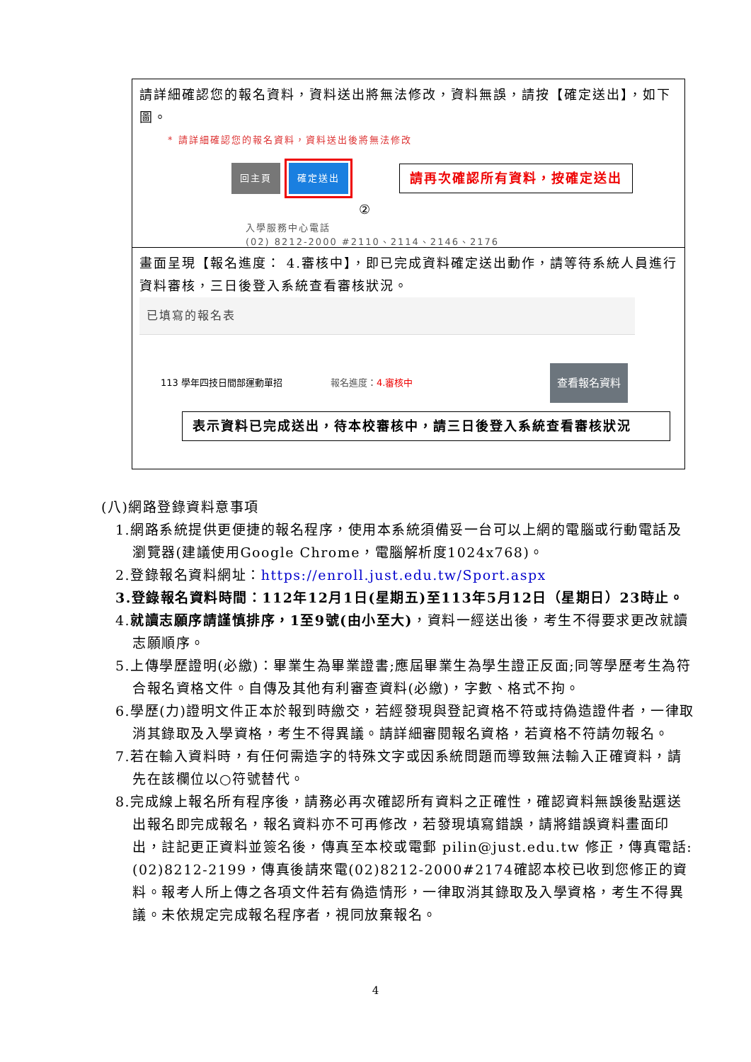| 請詳細確認您的報名資料，資料送出將無法修改，資料無誤，請按【確定送出】，如下圖。 * 請詳細確認您的報名資料，資料送出後將無法修改 回主頁 確定送出 請再次確認所有資料，按確定送出 ② 入學服務中心電話 (02) 8212-2000 #2110、2114、2146、2176 |
| 畫面呈現【報名進度： 4.審核中】，即已完成資料確定送出動作，請等待系統人員進行資料審核，三日後登入系統查看審核狀況。 已填寫的報名表 113 學年四技日間部運動單招 報名進度： 4.審核中 查看報名資料 表示資料已完成送出，待本校審核中，請三日後登入系統查看審核狀況 |
(八)網路登錄資料意事項
1.網路系統提供更便捷的報名程序，使用本系統須備妥一台可以上網的電腦或行動電話及瀏覽器(建議使用Google Chrome，電腦解析度1024x768)。
2.登錄報名資料網址：https://enroll.just.edu.tw/Sport.aspx
3.登錄報名資料時間：112年12月1日(星期五)至113年5月12日（星期日）23時止。
4.就讀志願序請謹慎排序，1至9號(由小至大)，資料一經送出後，考生不得要求更改就讀志願順序。
5.上傳學歷證明(必繳)：畢業生為畢業證書;應屆畢業生為學生證正反面;同等學歷考生為符合報名資格文件。自傳及其他有利審查資料(必繳)，字數、格式不拘。
6.學歷(力)證明文件正本於報到時繳交，若經發現與登記資格不符或持偽造證件者，一律取消其錄取及入學資格，考生不得異議。請詳細審閱報名資格，若資格不符請勿報名。
7.若在輸入資料時，有任何需造字的特殊文字或因系統問題而導致無法輸入正確資料，請先在該欄位以○符號替代。
8.完成線上報名所有程序後，請務必再次確認所有資料之正確性，確認資料無誤後點選送出報名即完成報名，報名資料亦不可再修改，若發現填寫錯誤，請將錯誤資料畫面印出，註記更正資料並簽名後，傳真至本校或電郵 pilin@just.edu.tw 修正，傳真電話:(02)8212-2199，傳真後請來電(02)8212-2000#2174確認本校已收到您修正的資料。報考人所上傳之各項文件若有偽造情形，一律取消其錄取及入學資格，考生不得異議。未依規定完成報名程序者，視同放棄報名。
4